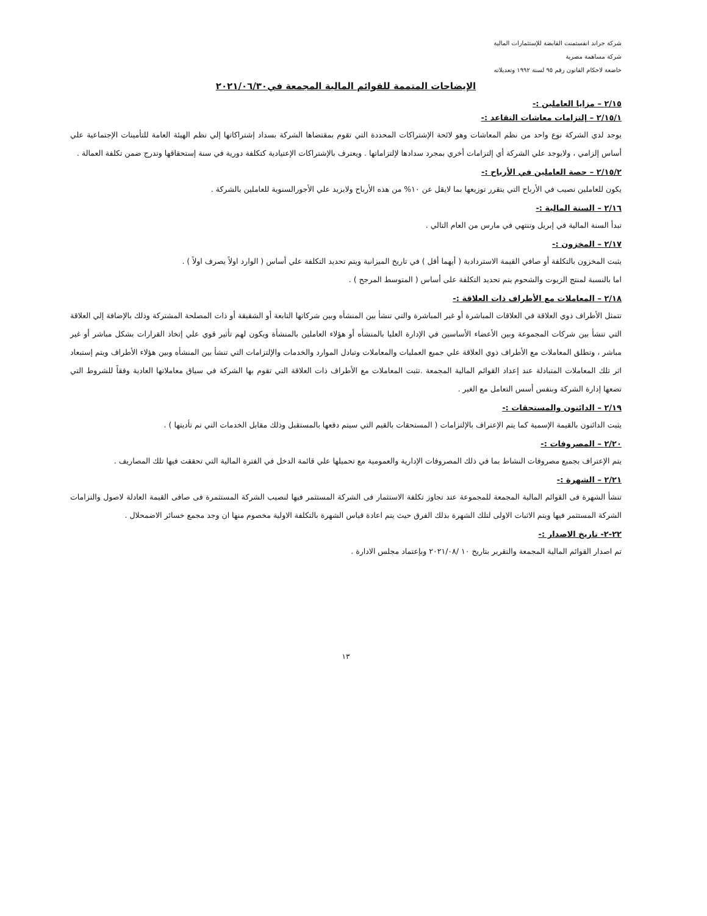شركة جراند انفستمنت القابضة للإستثمارات المالية
شركة مساهمة مصرية
خاضعة لاحكام القانون رقم ٩٥ لسنة ١٩٩٢ وتعديلاته
الإيضاحات المتممة للقوائم المالية المجمعة في٢٠٢١/٠٦/٣٠
٢/١٥ – مزايا العاملين :-
٢/١٥/١ – إلتزامات معاشات التقاعد :-
يوجد لدي الشركة نوع واحد من نظم المعاشات وهو لائحة الإشتراكات المحددة التي تقوم بمقتضاها الشركة بسداد إشتراكاتها إلي نظم الهيئة العامة للتأمينات الإجتماعية علي أساس إلزامي ، ولايوجد علي الشركة أي إلتزامات أخري بمجرد سدادها لإلتزاماتها . ويعترف بالإشتراكات الإعتيادية كتكلفة دورية في سنة إستحقاقها وتدرج ضمن تكلفة العمالة .
٢/١٥/٢ – حصة العاملين في الأرباح :-
يكون للعاملين نصيب في الأرباح التي يتقرر توزيعها بما لايقل عن ١٠% من هذه الأرباح ولايزيد علي الأجورالسنوية للعاملين بالشركة .
٢/١٦ – السنة المالية :-
تبدأ السنة المالية في إبريل وتنتهي في مارس من العام التالي .
٢/١٧ – المخزون :-
يثبت المخزون بالتكلفة أو صافي القيمة الاستردادية ( أيهما أقل ) في تاريخ الميزانية ويتم تحديد التكلفة علي أساس ( الوارد اولاً يصرف اولاً ) .
اما بالنسبة لمنتج الزيوت والشحوم يتم تحديد التكلفة على أساس ( المتوسط المرجح ) .
٢/١٨ – المعاملات مع الأطراف ذات العلاقة :-
تتمثل الأطراف ذوي العلاقة في العلاقات المباشرة أو غير المباشرة والتي تنشأ بين المنشأه وبين شركاتها التابعة أو الشقيقة أو ذات المصلحة المشتركة وذلك بالإضافة إلي العلاقة التي تنشأ بين شركات المجموعة وبين الأعضاء الأساسين في الإدارة العليا بالمنشأه أو هؤلاء العاملين بالمنشأة ويكون لهم تأثير قوي علي إتخاذ القرارات بشكل مباشر أو غير مباشر ، وتطلق المعاملات مع الأطراف ذوي العلاقة علي جميع العمليات والمعاملات وتبادل الموارد والخدمات والإلتزامات التي تنشأ بين المنشأه وبين هؤلاء الأطراف ويتم إستبعاد اثر تلك المعاملات المتبادلة عند إعداد القوائم المالية المجمعة .تثبت المعاملات مع الأطراف ذات العلاقة التي تقوم بها الشركة في سياق معاملاتها العادية وفقاً للشروط التي تضعها إدارة الشركة وبنفس أسس التعامل مع الغير .
٢/١٩ – الدائنون والمستحقات :-
يثبت الدائنون بالقيمة الإسمية كما يتم الإعتراف بالإلتزامات ( المستحقات بالقيم التي سيتم دفعها بالمستقبل وذلك مقابل الخدمات التي تم تأديتها ) .
٢/٢٠ – المصروفات :-
يتم الإعتراف بجميع مصروفات النشاط بما في ذلك المصروفات الإدارية والعمومية مع تحميلها علي قائمة الدخل في الفترة المالية التي تحققت فيها تلك المصاريف .
٢/٢١ – الشهرة :-
تنشأ الشهرة فى القوائم المالية المجمعة للمجموعة عند تجاوز تكلفة الاستثمار فى الشركة المستثمر فيها لنصيب الشركة المستثمرة فى صافى القيمة العادلة لاصول والتزامات الشركة المستثمر فيها ويتم الاثبات الاولى لتلك الشهرة بذلك الفرق حيث يتم اعادة قياس الشهرة بالتكلفة الاولية مخصوم منها ان وجد مجمع خسائر الاضمحلال .
٢٢-٢- تاريخ الاصدار :-
تم اصدار القوائم المالية المجمعة والتقرير بتاريخ ١٠ /٢٠٢١/٠٨ وبإعتماد مجلس الادارة .
١٣